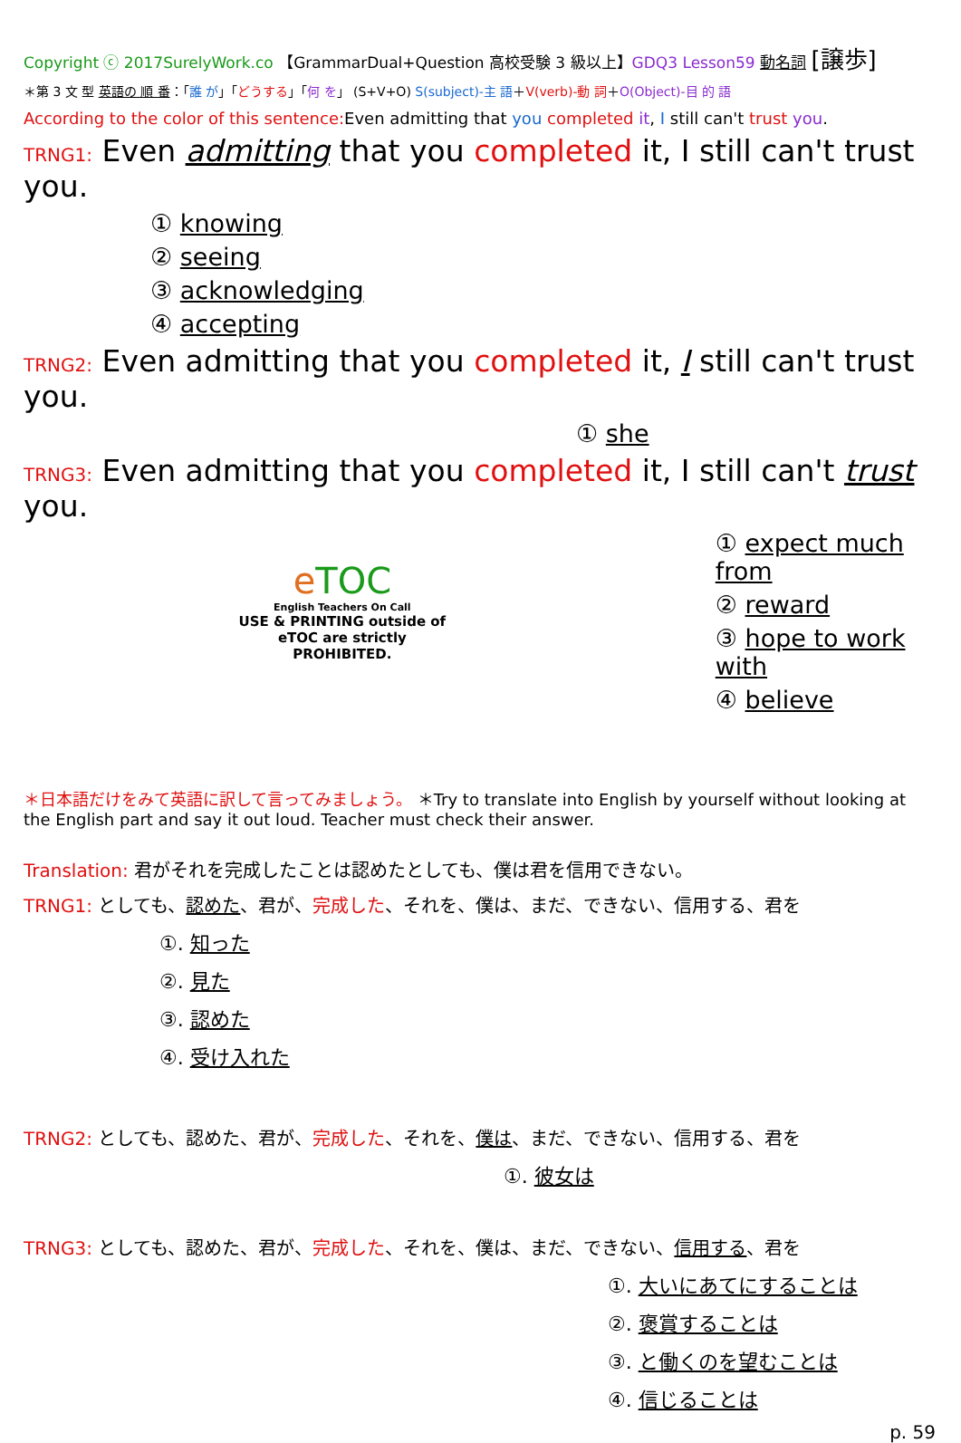Copyright ⓒ 2017SurelyWork.co 【GrammarDual+Question 高校受験 3 級以上】GDQ3 Lesson59 動名詞 [譲歩]
＊第 3 文 型 英語の 順 番：「誰 が」「どうする」「何 を」 (S+V+O) S(subject)-主 語＋V(verb)-動 詞＋O(Object)-目 的 語
According to the color of this sentence: Even admitting that you completed it, I still can't trust you.
TRNG1: Even admitting that you completed it, I still can't trust you.
① knowing
② seeing
③ acknowledging
④ accepting
TRNG2: Even admitting that you completed it, I still can't trust you.
① she
TRNG3: Even admitting that you completed it, I still can't trust you.
eTOC
English Teachers On Call
USE & PRINTING outside of eTOC are strictly PROHIBITED.
① expect much from
② reward
③ hope to work with
④ believe
＊日本語だけをみて英語に訳して言ってみましょう。 ＊Try to translate into English by yourself without looking at the English part and say it out loud. Teacher must check their answer.
Translation: 君がそれを完成したことは認めたとしても、僕は君を信用できない。
TRNG1: としても、認めた、君が、完成した、それを、僕は、まだ、できない、信用する、君を
①. 知った
②. 見た
③. 認めた
④. 受け入れた
TRNG2: としても、認めた、君が、完成した、それを、僕は、まだ、できない、信用する、君を
①. 彼女は
TRNG3: としても、認めた、君が、完成した、それを、僕は、まだ、できない、信用する、君を
①. 大いにあてにすることは
②. 褒賞することは
③. と働くのを望むことは
④. 信じることは
p. 59